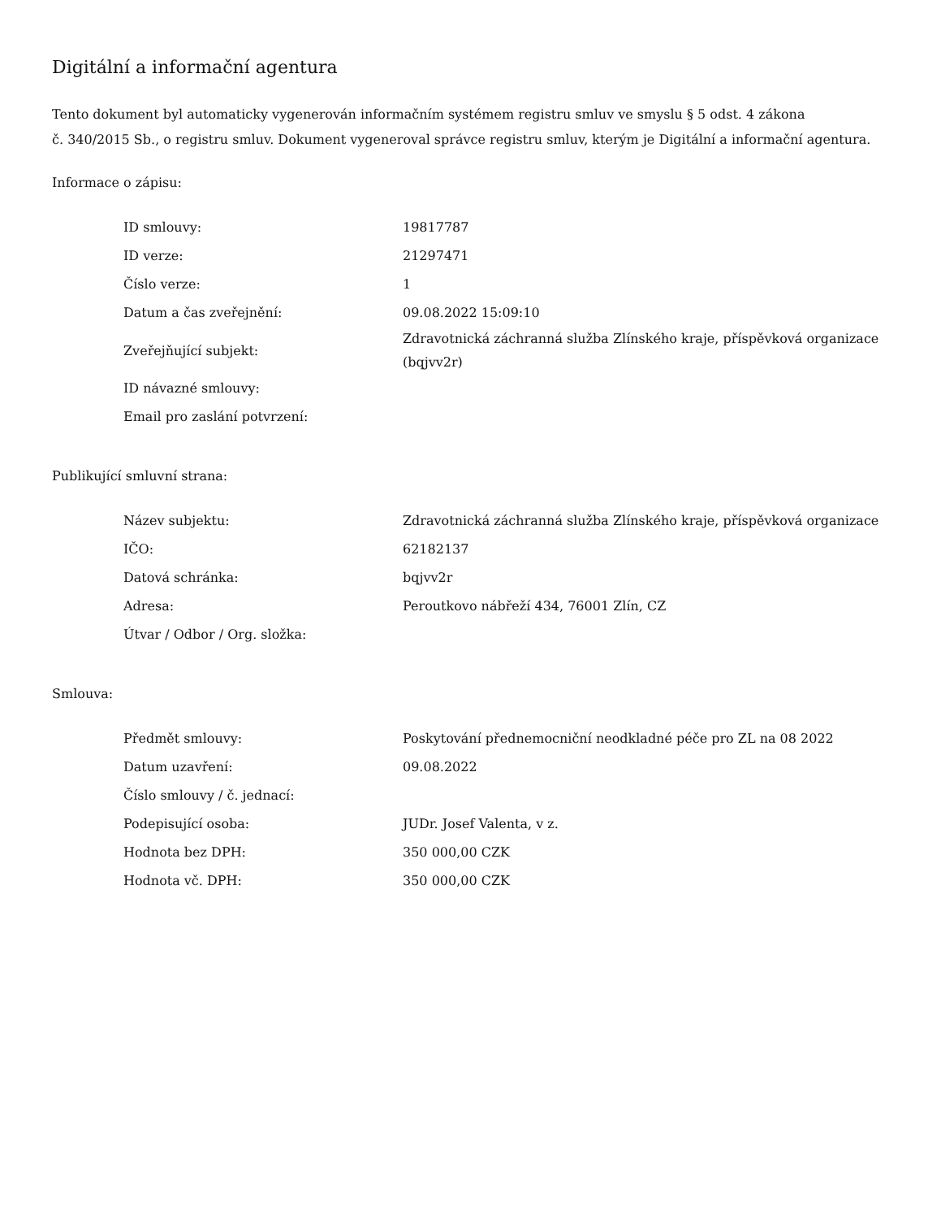Digitální a informační agentura
Tento dokument byl automaticky vygenerován informačním systémem registru smluv ve smyslu § 5 odst. 4 zákona
č. 340/2015 Sb., o registru smluv. Dokument vygeneroval správce registru smluv, kterým je Digitální a informační agentura.
Informace o zápisu:
| ID smlouvy: | 19817787 |
| ID verze: | 21297471 |
| Číslo verze: | 1 |
| Datum a čas zveřejnění: | 09.08.2022 15:09:10 |
| Zveřejňující subjekt: | Zdravotnická záchranná služba Zlínského kraje, příspěvková organizace (bqjvv2r) |
| ID návazné smlouvy: | |
| Email pro zaslání potvrzení: | |
Publikující smluvní strana:
| Název subjektu: | Zdravotnická záchranná služba Zlínského kraje, příspěvková organizace |
| IČO: | 62182137 |
| Datová schránka: | bqjvv2r |
| Adresa: | Peroutkovo nábřeží 434, 76001 Zlín, CZ |
| Útvar / Odbor / Org. složka: | |
Smlouva:
| Předmět smlouvy: | Poskytování přednemocniční neodkladné péče pro ZL na 08 2022 |
| Datum uzavření: | 09.08.2022 |
| Číslo smlouvy / č. jednací: | |
| Podepisující osoba: | JUDr. Josef Valenta, v z. |
| Hodnota bez DPH: | 350 000,00 CZK |
| Hodnota vč. DPH: | 350 000,00 CZK |